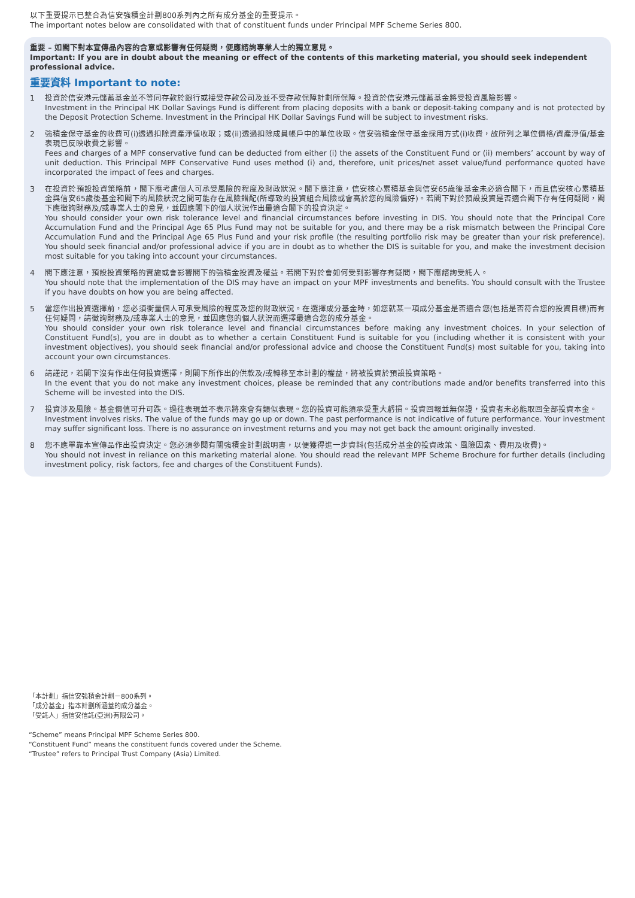以下重要提示已整合為信安強積金計劃800系列內之所有成分基金的重要提示。
The important notes below are consolidated with that of constituent funds under Principal MPF Scheme Series 800.
重要 – 如閣下對本宣傳品內容的含意或影響有任何疑問，便應諮詢專業人士的獨立意見。
Important: If you are in doubt about the meaning or effect of the contents of this marketing material, you should seek independent professional advice.
重要資料 Important to note:
1 投資於信安港元儲蓄基金並不等同存款於銀行或接受存款公司及並不受存款保障計劃所保障。投資於信安港元儲蓄基金將受投資風險影響。
Investment in the Principal HK Dollar Savings Fund is different from placing deposits with a bank or deposit-taking company and is not protected by the Deposit Protection Scheme. Investment in the Principal HK Dollar Savings Fund will be subject to investment risks.
2 強積金保守基金的收費可(i)透過扣除資產淨值收取；或(ii)透過扣除成員帳戶中的單位收取。信安強積金保守基金採用方式(i)收費，故所列之單位價格/資產淨值/基金表現已反映收費之影響。
Fees and charges of a MPF conservative fund can be deducted from either (i) the assets of the Constituent Fund or (ii) members’ account by way of unit deduction. This Principal MPF Conservative Fund uses method (i) and, therefore, unit prices/net asset value/fund performance quoted have incorporated the impact of fees and charges.
3 在投資於預設投資策略前，閣下應考慮個人可承受風險的程度及財政狀況。閣下應注意，信安核心累積基金與信安65歲後基金未必適合閣下，而且信安核心累積基金與信安65歲後基金和閣下的風險狀況之間可能存在風險錯配(所導致的投資組合風險或會高於您的風險偏好)。若閣下對於預設投資是否適合閣下存有任何疑問，閣下應徵詢財務及/或專業人士的意見，並因應閣下的個人狀況作出最適合閣下的投資決定。
You should consider your own risk tolerance level and financial circumstances before investing in DIS. You should note that the Principal Core Accumulation Fund and the Principal Age 65 Plus Fund may not be suitable for you, and there may be a risk mismatch between the Principal Core Accumulation Fund and the Principal Age 65 Plus Fund and your risk profile (the resulting portfolio risk may be greater than your risk preference). You should seek financial and/or professional advice if you are in doubt as to whether the DIS is suitable for you, and make the investment decision most suitable for you taking into account your circumstances.
4 閣下應注意，預設投資策略的實施或會影響閣下的強積金投資及權益。若閣下對於會如何受到影響存有疑問，閣下應諮詢受託人。
You should note that the implementation of the DIS may have an impact on your MPF investments and benefits. You should consult with the Trustee if you have doubts on how you are being affected.
5 當您作出投資選擇前，您必須衡量個人可承受風險的程度及您的財政狀況。在選擇成分基金時，如您就某一項成分基金是否適合您(包括是否符合您的投資目標)而有任何疑問，請徵詢財務及/或專業人士的意見，並因應您的個人狀況而選擇最適合您的成分基金。
You should consider your own risk tolerance level and financial circumstances before making any investment choices. In your selection of Constituent Fund(s), you are in doubt as to whether a certain Constituent Fund is suitable for you (including whether it is consistent with your investment objectives), you should seek financial and/or professional advice and choose the Constituent Fund(s) most suitable for you, taking into account your own circumstances.
6 請謹記，若閣下沒有作出任何投資選擇，則閣下所作出的供款及/或轉移至本計劃的權益，將被投資於預設投資策略。
In the event that you do not make any investment choices, please be reminded that any contributions made and/or benefits transferred into this Scheme will be invested into the DIS.
7 投資涉及風險。基金價值可升可跌。過往表現並不表示將來會有類似表現。您的投資可能須承受重大虧損。投資回報並無保證，投資者未必能取回全部投資本金。
Investment involves risks. The value of the funds may go up or down. The past performance is not indicative of future performance. Your investment may suffer significant loss. There is no assurance on investment returns and you may not get back the amount originally invested.
8 您不應單靠本宣傳品作出投資決定。您必須參閱有關強積金計劃說明書，以便獲得進一步資料(包括成分基金的投資政策、風險因素、費用及收費)。
You should not invest in reliance on this marketing material alone. You should read the relevant MPF Scheme Brochure for further details (including investment policy, risk factors, fee and charges of the Constituent Funds).
「本計劃」指信安強積金計劃－800系列。
「成分基金」指本計劃所涵蓋的成分基金。
「受託人」指信安信託(亞洲)有限公司。
“Scheme” means Principal MPF Scheme Series 800.
“Constituent Fund” means the constituent funds covered under the Scheme.
“Trustee” refers to Principal Trust Company (Asia) Limited.